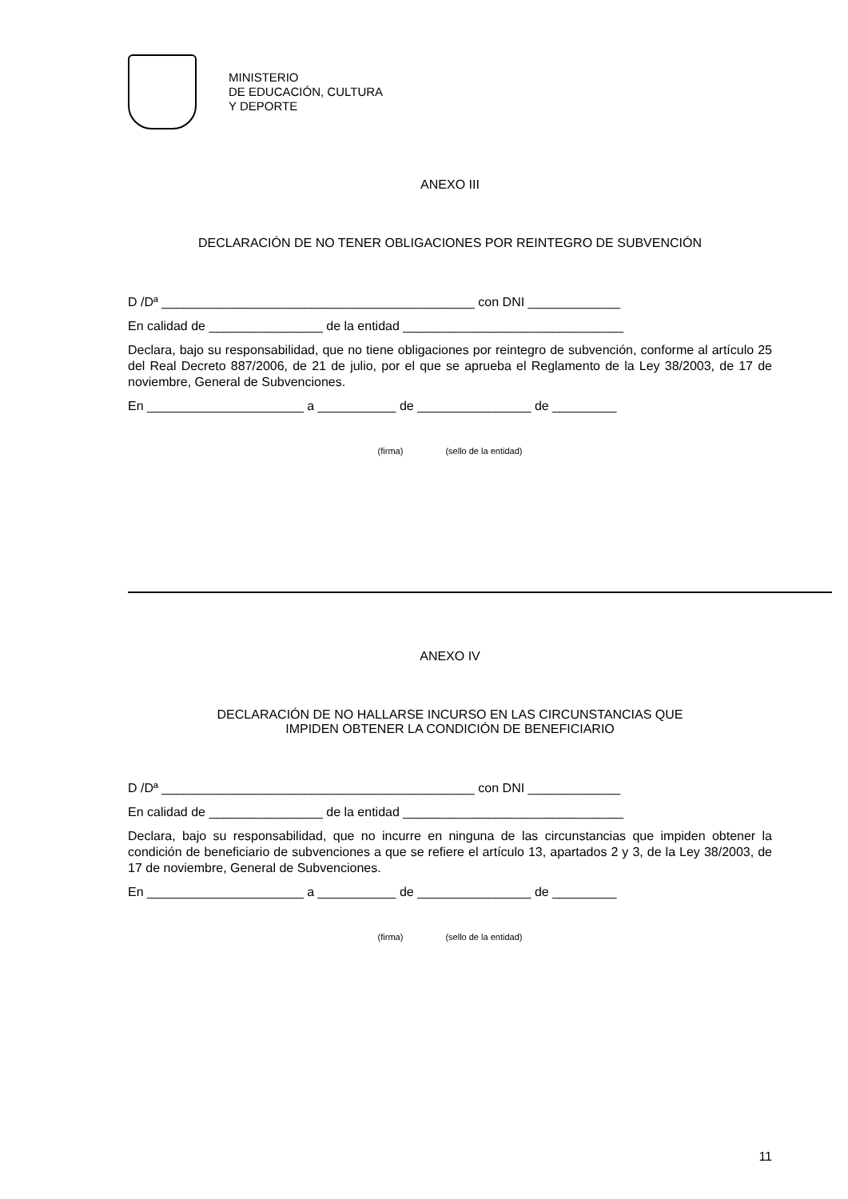MINISTERIO
DE EDUCACIÓN, CULTURA
Y DEPORTE
ANEXO III
DECLARACIÓN DE NO TENER OBLIGACIONES POR REINTEGRO DE SUBVENCIÓN
D /Dª ____________________________________________ con DNI _____________
En calidad de ________________ de la entidad _______________________________
Declara, bajo su responsabilidad, que no tiene obligaciones por reintegro de subvención, conforme al artículo 25 del Real Decreto 887/2006, de 21 de julio, por el que se aprueba el Reglamento de la Ley 38/2003, de 17 de noviembre, General de Subvenciones.
En ______________________ a ___________ de ________________ de _________
(firma) (sello de la entidad)
ANEXO IV
DECLARACIÓN DE NO HALLARSE INCURSO EN LAS CIRCUNSTANCIAS QUE
IMPIDEN OBTENER LA CONDICIÓN DE BENEFICIARIO
D /Dª ____________________________________________ con DNI _____________
En calidad de ________________ de la entidad _______________________________
Declara, bajo su responsabilidad, que no incurre en ninguna de las circunstancias que impiden obtener la condición de beneficiario de subvenciones a que se refiere el artículo 13, apartados 2 y 3, de la Ley 38/2003, de 17 de noviembre, General de Subvenciones.
En ______________________ a ___________ de ________________ de _________
(firma) (sello de la entidad)
11